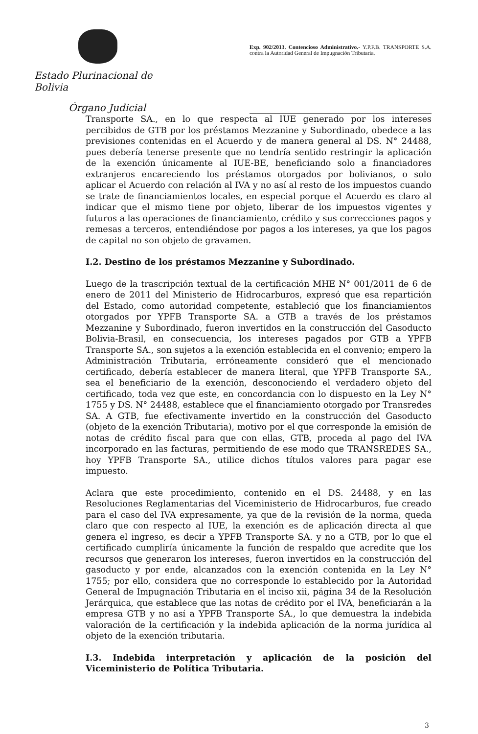Estado Plurinacional de Bolivia
Órgano Judicial
Exp. 902/2013. Contencioso Administrativo.- Y.P.F.B. TRANSPORTE S.A. contra la Autoridad General de Impugnación Tributaria.
Transporte SA., en lo que respecta al IUE generado por los intereses percibidos de GTB por los préstamos Mezzanine y Subordinado, obedece a las previsiones contenidas en el Acuerdo y de manera general al DS. N° 24488, pues debería tenerse presente que no tendría sentido restringir la aplicación de la exención únicamente al IUE-BE, beneficiando solo a financiadores extranjeros encareciendo los préstamos otorgados por bolivianos, o solo aplicar el Acuerdo con relación al IVA y no así al resto de los impuestos cuando se trate de financiamientos locales, en especial porque el Acuerdo es claro al indicar que el mismo tiene por objeto, liberar de los impuestos vigentes y futuros a las operaciones de financiamiento, crédito y sus correcciones pagos y remesas a terceros, entendiéndose por pagos a los intereses, ya que los pagos de capital no son objeto de gravamen.
I.2. Destino de los préstamos Mezzanine y Subordinado.
Luego de la trascripción textual de la certificación MHE N° 001/2011 de 6 de enero de 2011 del Ministerio de Hidrocarburos, expresó que esa repartición del Estado, como autoridad competente, estableció que los financiamientos otorgados por YPFB Transporte SA. a GTB a través de los préstamos Mezzanine y Subordinado, fueron invertidos en la construcción del Gasoducto Bolivia-Brasil, en consecuencia, los intereses pagados por GTB a YPFB Transporte SA., son sujetos a la exención establecida en el convenio; empero la Administración Tributaria, erróneamente consideró que el mencionado certificado, debería establecer de manera literal, que YPFB Transporte SA., sea el beneficiario de la exención, desconociendo el verdadero objeto del certificado, toda vez que este, en concordancia con lo dispuesto en la Ley N° 1755 y DS. N° 24488, establece que el financiamiento otorgado por Transredes SA. A GTB, fue efectivamente invertido en la construcción del Gasoducto (objeto de la exención Tributaria), motivo por el que corresponde la emisión de notas de crédito fiscal para que con ellas, GTB, proceda al pago del IVA incorporado en las facturas, permitiendo de ese modo que TRANSREDES SA., hoy YPFB Transporte SA., utilice dichos títulos valores para pagar ese impuesto.
Aclara que este procedimiento, contenido en el DS. 24488, y en las Resoluciones Reglamentarias del Viceministerio de Hidrocarburos, fue creado para el caso del IVA expresamente, ya que de la revisión de la norma, queda claro que con respecto al IUE, la exención es de aplicación directa al que genera el ingreso, es decir a YPFB Transporte SA. y no a GTB, por lo que el certificado cumpliría únicamente la función de respaldo que acredite que los recursos que generaron los intereses, fueron invertidos en la construcción del gasoducto y por ende, alcanzados con la exención contenida en la Ley N° 1755; por ello, considera que no corresponde lo establecido por la Autoridad General de Impugnación Tributaria en el inciso xii, página 34 de la Resolución Jerárquica, que establece que las notas de crédito por el IVA, beneficiarán a la empresa GTB y no así a YPFB Transporte SA., lo que demuestra la indebida valoración de la certificación y la indebida aplicación de la norma jurídica al objeto de la exención tributaria.
I.3. Indebida interpretación y aplicación de la posición del Viceministerio de Política Tributaria.
3